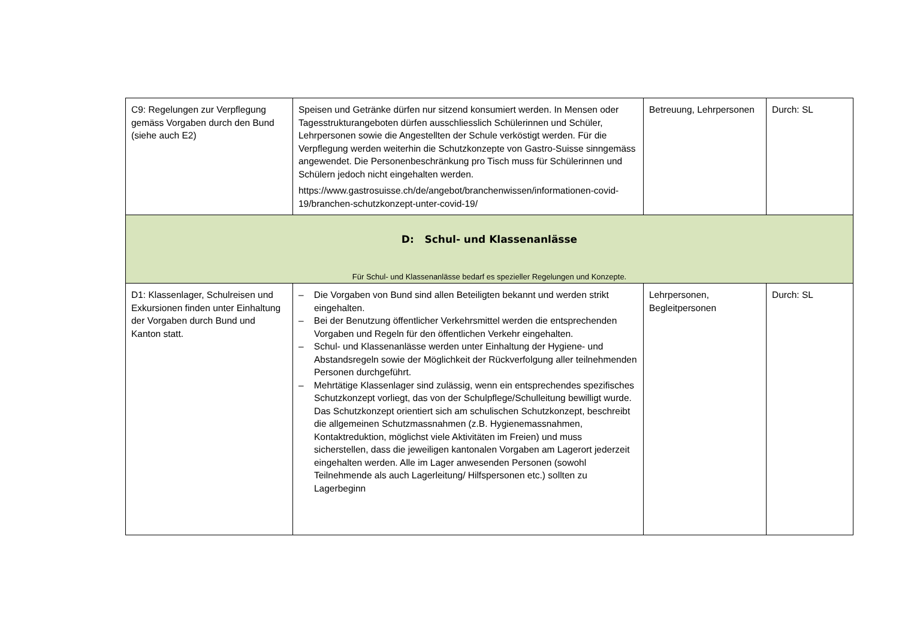| C9: Regelungen zur Verpflegung gemäss Vorgaben durch den Bund (siehe auch E2) | Speisen und Getränke dürfen nur sitzend konsumiert werden. In Mensen oder Tagesstrukturangeboten dürfen ausschliesslich Schülerinnen und Schüler, Lehrpersonen sowie die Angestellten der Schule verköstigt werden. Für die Verpflegung werden weiterhin die Schutzkonzepte von Gastro-Suisse sinngemäss angewendet. Die Personenbeschränkung pro Tisch muss für Schülerinnen und Schülern jedoch nicht eingehalten werden. https://www.gastrosuisse.ch/de/angebot/branchenwissen/informationen-covid-19/branchen-schutzkonzept-unter-covid-19/ | Betreuung, Lehrpersonen | Durch: SL |
| D: Schul- und Klassenanlässe Für Schul- und Klassenanlässe bedarf es spezieller Regelungen und Konzepte. | | | |
| D1: Klassenlager, Schulreisen und Exkursionen finden unter Einhaltung der Vorgaben durch Bund und Kanton statt. | – Die Vorgaben von Bund sind allen Beteiligten bekannt und werden strikt eingehalten. – Bei der Benutzung öffentlicher Verkehrsmittel werden die entsprechenden Vorgaben und Regeln für den öffentlichen Verkehr eingehalten. – Schul- und Klassenanlässe werden unter Einhaltung der Hygiene- und Abstandsregeln sowie der Möglichkeit der Rückverfolgung aller teilnehmenden Personen durchgeführt. – Mehrtätige Klassenlager sind zulässig, wenn ein entsprechendes spezifisches Schutzkonzept vorliegt, das von der Schulpflege/Schulleitung bewilligt wurde. Das Schutzkonzept orientiert sich am schulischen Schutzkonzept, beschreibt die allgemeinen Schutzmassnahmen (z.B. Hygienemassnahmen, Kontaktreduktion, möglichst viele Aktivitäten im Freien) und muss sicherstellen, dass die jeweiligen kantonalen Vorgaben am Lagerort jederzeit eingehalten werden. Alle im Lager anwesenden Personen (sowohl Teilnehmende als auch Lagerleitung/ Hilfspersonen etc.) sollten zu Lagerbeginn | Lehrpersonen, Begleitpersonen | Durch: SL |